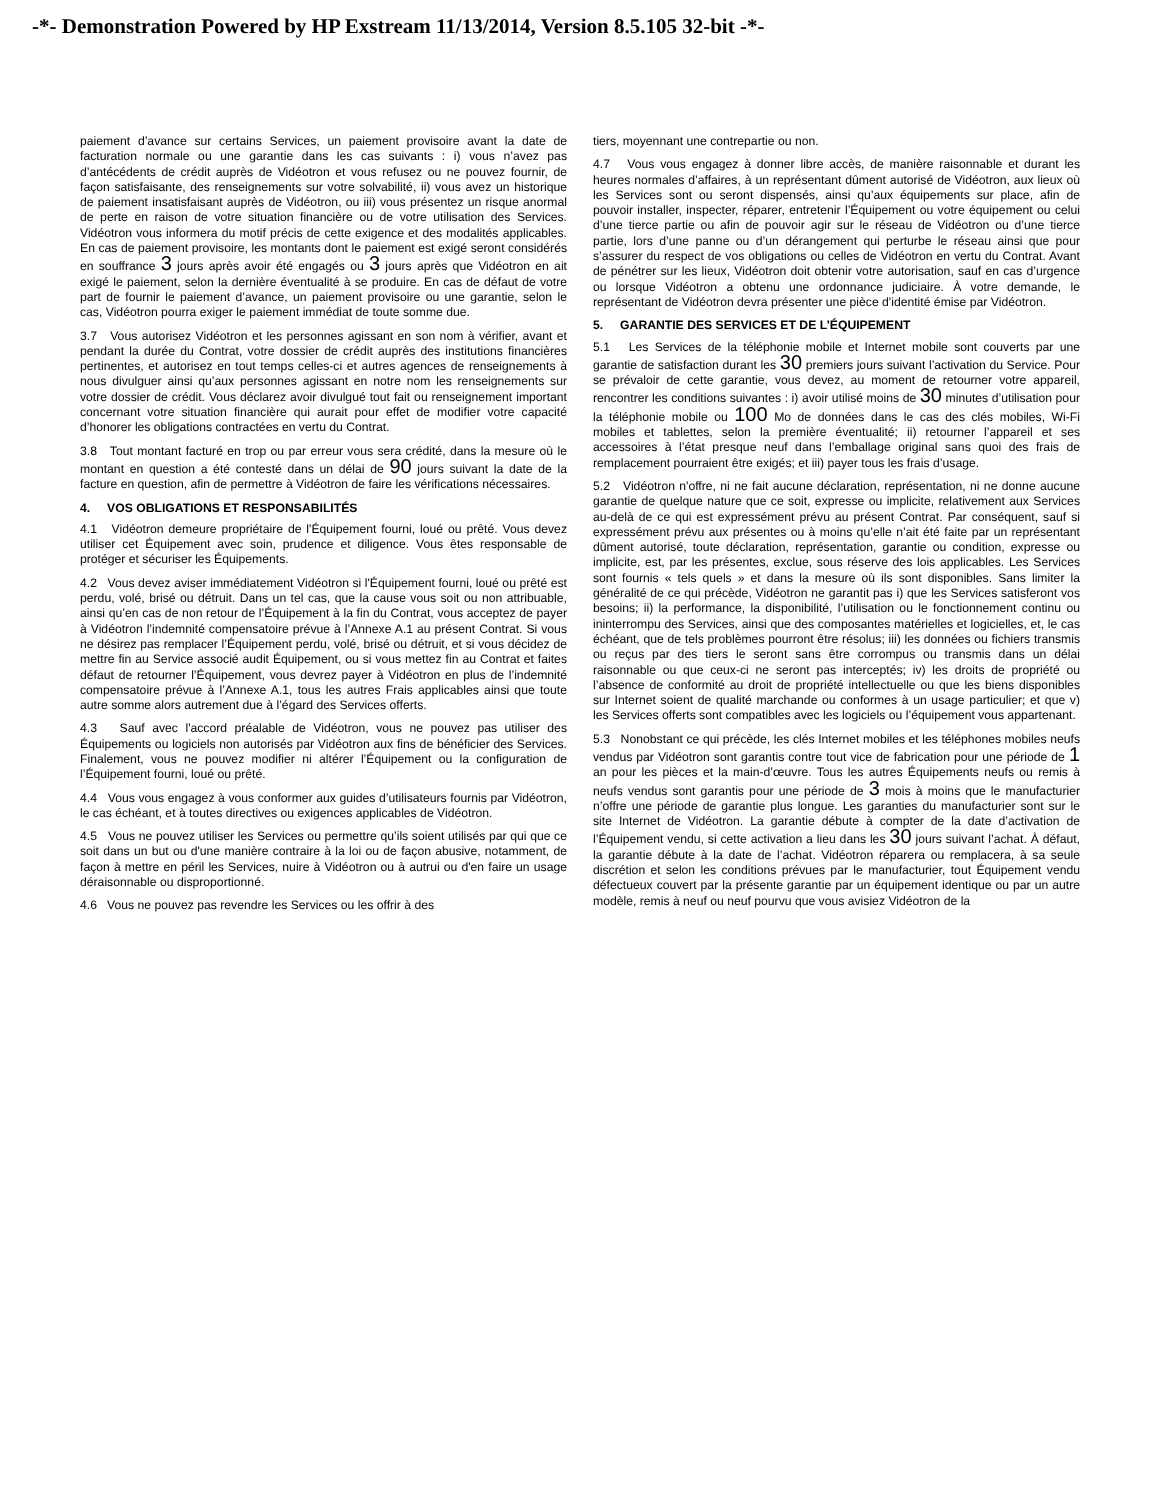-*- Demonstration Powered by HP Exstream 11/13/2014, Version 8.5.105 32-bit -*-
paiement d’avance sur certains Services, un paiement provisoire avant la date de facturation normale ou une garantie dans les cas suivants : i) vous n’avez pas d’antécédents de crédit auprès de Vidéotron et vous refusez ou ne pouvez fournir, de façon satisfaisante, des renseignements sur votre solvabilité, ii) vous avez un historique de paiement insatisfaisant auprès de Vidéotron, ou iii) vous présentez un risque anormal de perte en raison de votre situation financière ou de votre utilisation des Services. Vidéotron vous informera du motif précis de cette exigence et des modalités applicables. En cas de paiement provisoire, les montants dont le paiement est exigé seront considérés en souffrance 3 jours après avoir été engagés ou 3 jours après que Vidéotron en ait exigé le paiement, selon la dernière éventualité à se produire. En cas de défaut de votre part de fournir le paiement d’avance, un paiement provisoire ou une garantie, selon le cas, Vidéotron pourra exiger le paiement immédiat de toute somme due.
3.7 Vous autorisez Vidéotron et les personnes agissant en son nom à vérifier, avant et pendant la durée du Contrat, votre dossier de crédit auprès des institutions financières pertinentes, et autorisez en tout temps celles-ci et autres agences de renseignements à nous divulguer ainsi qu’aux personnes agissant en notre nom les renseignements sur votre dossier de crédit. Vous déclarez avoir divulgué tout fait ou renseignement important concernant votre situation financière qui aurait pour effet de modifier votre capacité d’honorer les obligations contractées en vertu du Contrat.
3.8 Tout montant facturé en trop ou par erreur vous sera crédité, dans la mesure où le montant en question a été contesté dans un délai de 90 jours suivant la date de la facture en question, afin de permettre à Vidéotron de faire les vérifications nécessaires.
4. VOS OBLIGATIONS ET RESPONSABILITÉS
4.1 Vidéotron demeure propriétaire de l'Équipement fourni, loué ou prêté. Vous devez utiliser cet Équipement avec soin, prudence et diligence. Vous êtes responsable de protéger et sécuriser les Équipements.
4.2 Vous devez aviser immédiatement Vidéotron si l'Équipement fourni, loué ou prêté est perdu, volé, brisé ou détruit. Dans un tel cas, que la cause vous soit ou non attribuable, ainsi qu’en cas de non retour de l’Équipement à la fin du Contrat, vous acceptez de payer à Vidéotron l’indemnité compensatoire prévue à l’Annexe A.1 au présent Contrat. Si vous ne désirez pas remplacer l’Équipement perdu, volé, brisé ou détruit, et si vous décidez de mettre fin au Service associé audit Équipement, ou si vous mettez fin au Contrat et faites défaut de retourner l’Équipement, vous devrez payer à Vidéotron en plus de l’indemnité compensatoire prévue à l’Annexe A.1, tous les autres Frais applicables ainsi que toute autre somme alors autrement due à l’égard des Services offerts.
4.3 Sauf avec l'accord préalable de Vidéotron, vous ne pouvez pas utiliser des Équipements ou logiciels non autorisés par Vidéotron aux fins de bénéficier des Services. Finalement, vous ne pouvez modifier ni altérer l’Équipement ou la configuration de l’Équipement fourni, loué ou prêté.
4.4 Vous vous engagez à vous conformer aux guides d’utilisateurs fournis par Vidéotron, le cas échéant, et à toutes directives ou exigences applicables de Vidéotron.
4.5 Vous ne pouvez utiliser les Services ou permettre qu’ils soient utilisés par qui que ce soit dans un but ou d'une manière contraire à la loi ou de façon abusive, notamment, de façon à mettre en péril les Services, nuire à Vidéotron ou à autrui ou d'en faire un usage déraisonnable ou disproportionné.
4.6 Vous ne pouvez pas revendre les Services ou les offrir à des
tiers, moyennant une contrepartie ou non.
4.7 Vous vous engagez à donner libre accès, de manière raisonnable et durant les heures normales d’affaires, à un représentant dûment autorisé de Vidéotron, aux lieux où les Services sont ou seront dispensés, ainsi qu’aux équipements sur place, afin de pouvoir installer, inspecter, réparer, entretenir l’Équipement ou votre équipement ou celui d’une tierce partie ou afin de pouvoir agir sur le réseau de Vidéotron ou d’une tierce partie, lors d’une panne ou d’un dérangement qui perturbe le réseau ainsi que pour s’assurer du respect de vos obligations ou celles de Vidéotron en vertu du Contrat. Avant de pénétrer sur les lieux, Vidéotron doit obtenir votre autorisation, sauf en cas d’urgence ou lorsque Vidéotron a obtenu une ordonnance judiciaire. À votre demande, le représentant de Vidéotron devra présenter une pièce d'identité émise par Vidéotron.
5. GARANTIE DES SERVICES ET DE L’ÉQUIPEMENT
5.1 Les Services de la téléphonie mobile et Internet mobile sont couverts par une garantie de satisfaction durant les 30 premiers jours suivant l’activation du Service. Pour se prévaloir de cette garantie, vous devez, au moment de retourner votre appareil, rencontrer les conditions suivantes : i) avoir utilisé moins de 30 minutes d’utilisation pour la téléphonie mobile ou 100 Mo de données dans le cas des clés mobiles, Wi-Fi mobiles et tablettes, selon la première éventualité; ii) retourner l’appareil et ses accessoires à l’état presque neuf dans l’emballage original sans quoi des frais de remplacement pourraient être exigés; et iii) payer tous les frais d’usage.
5.2 Vidéotron n'offre, ni ne fait aucune déclaration, représentation, ni ne donne aucune garantie de quelque nature que ce soit, expresse ou implicite, relativement aux Services au-delà de ce qui est expressément prévu au présent Contrat. Par conséquent, sauf si expressément prévu aux présentes ou à moins qu’elle n’ait été faite par un représentant dûment autorisé, toute déclaration, représentation, garantie ou condition, expresse ou implicite, est, par les présentes, exclue, sous réserve des lois applicables. Les Services sont fournis « tels quels » et dans la mesure où ils sont disponibles. Sans limiter la généralité de ce qui précède, Vidéotron ne garantit pas i) que les Services satisferont vos besoins; ii) la performance, la disponibilité, l’utilisation ou le fonctionnement continu ou ininterrompu des Services, ainsi que des composantes matérielles et logicielles, et, le cas échéant, que de tels problèmes pourront être résolus; iii) les données ou fichiers transmis ou reçus par des tiers le seront sans être corrompus ou transmis dans un délai raisonnable ou que ceux-ci ne seront pas interceptés; iv) les droits de propriété ou l’absence de conformité au droit de propriété intellectuelle ou que les biens disponibles sur Internet soient de qualité marchande ou conformes à un usage particulier; et que v) les Services offerts sont compatibles avec les logiciels ou l’équipement vous appartenant.
5.3 Nonobstant ce qui précède, les clés Internet mobiles et les téléphones mobiles neufs vendus par Vidéotron sont garantis contre tout vice de fabrication pour une période de 1 an pour les pièces et la main-d’œuvre. Tous les autres Équipements neufs ou remis à neufs vendus sont garantis pour une période de 3 mois à moins que le manufacturier n’offre une période de garantie plus longue. Les garanties du manufacturier sont sur le site Internet de Vidéotron. La garantie débute à compter de la date d’activation de l’Équipement vendu, si cette activation a lieu dans les 30 jours suivant l’achat. À défaut, la garantie débute à la date de l’achat. Vidéotron réparera ou remplacera, à sa seule discrétion et selon les conditions prévues par le manufacturier, tout Équipement vendu défectueux couvert par la présente garantie par un équipement identique ou par un autre modèle, remis à neuf ou neuf pourvu que vous avisiez Vidéotron de la